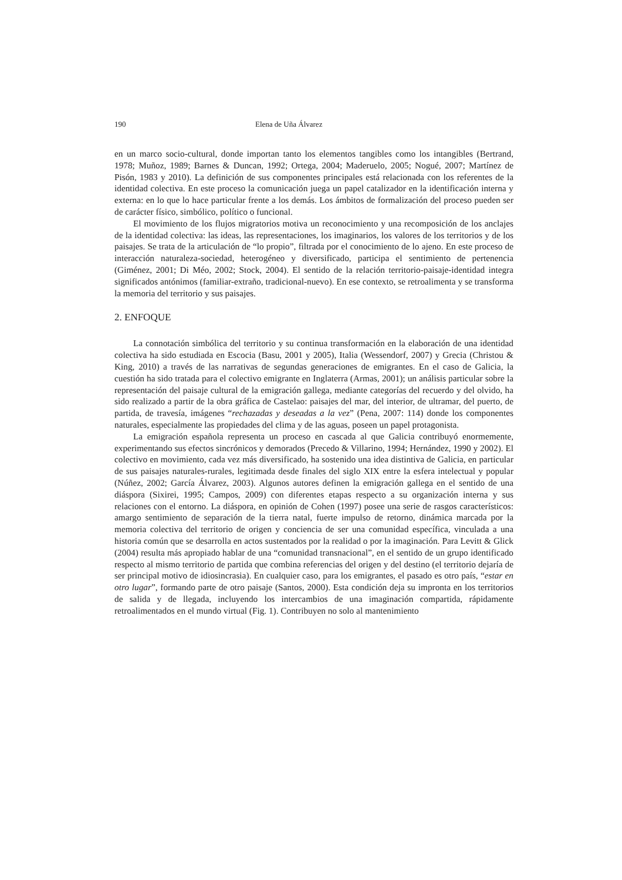190 Elena de Uña Álvarez
en un marco socio-cultural, donde importan tanto los elementos tangibles como los intangibles (Bertrand, 1978; Muñoz, 1989; Barnes & Duncan, 1992; Ortega, 2004; Maderuelo, 2005; Nogué, 2007; Martínez de Pisón, 1983 y 2010). La definición de sus componentes principales está relacionada con los referentes de la identidad colectiva. En este proceso la comunicación juega un papel catalizador en la identificación interna y externa: en lo que lo hace particular frente a los demás. Los ámbitos de formalización del proceso pueden ser de carácter físico, simbólico, político o funcional.
El movimiento de los flujos migratorios motiva un reconocimiento y una recomposición de los anclajes de la identidad colectiva: las ideas, las representaciones, los imaginarios, los valores de los territorios y de los paisajes. Se trata de la articulación de “lo propio”, filtrada por el conocimiento de lo ajeno. En este proceso de interacción naturaleza-sociedad, heterogéneo y diversificado, participa el sentimiento de pertenencia (Giménez, 2001; Di Méo, 2002; Stock, 2004). El sentido de la relación territorio-paisaje-identidad integra significados antónimos (familiar-extraño, tradicional-nuevo). En ese contexto, se retroalimenta y se transforma la memoria del territorio y sus paisajes.
2. ENFOQUE
La connotación simbólica del territorio y su continua transformación en la elaboración de una identidad colectiva ha sido estudiada en Escocia (Basu, 2001 y 2005), Italia (Wessendorf, 2007) y Grecia (Christou & King, 2010) a través de las narrativas de segundas generaciones de emigrantes. En el caso de Galicia, la cuestión ha sido tratada para el colectivo emigrante en Inglaterra (Armas, 2001); un análisis particular sobre la representación del paisaje cultural de la emigración gallega, mediante categorías del recuerdo y del olvido, ha sido realizado a partir de la obra gráfica de Castelao: paisajes del mar, del interior, de ultramar, del puerto, de partida, de travesía, imágenes “rechazadas y deseadas a la vez” (Pena, 2007: 114) donde los componentes naturales, especialmente las propiedades del clima y de las aguas, poseen un papel protagonista.
La emigración española representa un proceso en cascada al que Galicia contribuyó enormemente, experimentando sus efectos sincrónicos y demorados (Precedo & Villarino, 1994; Hernández, 1990 y 2002). El colectivo en movimiento, cada vez más diversificado, ha sostenido una idea distintiva de Galicia, en particular de sus paisajes naturales-rurales, legitimada desde finales del siglo XIX entre la esfera intelectual y popular (Núñez, 2002; García Álvarez, 2003). Algunos autores definen la emigración gallega en el sentido de una diáspora (Sixirei, 1995; Campos, 2009) con diferentes etapas respecto a su organización interna y sus relaciones con el entorno. La diáspora, en opinión de Cohen (1997) posee una serie de rasgos característicos: amargo sentimiento de separación de la tierra natal, fuerte impulso de retorno, dinámica marcada por la memoria colectiva del territorio de origen y conciencia de ser una comunidad específica, vinculada a una historia común que se desarrolla en actos sustentados por la realidad o por la imaginación. Para Levitt & Glick (2004) resulta más apropiado hablar de una “comunidad transnacional”, en el sentido de un grupo identificado respecto al mismo territorio de partida que combina referencias del origen y del destino (el territorio dejaría de ser principal motivo de idiosincrasia). En cualquier caso, para los emigrantes, el pasado es otro país, “estar en otro lugar”, formando parte de otro paisaje (Santos, 2000). Esta condición deja su impronta en los territorios de salida y de llegada, incluyendo los intercambios de una imaginación compartida, rápidamente retroalimentados en el mundo virtual (Fig. 1). Contribuyen no solo al mantenimiento